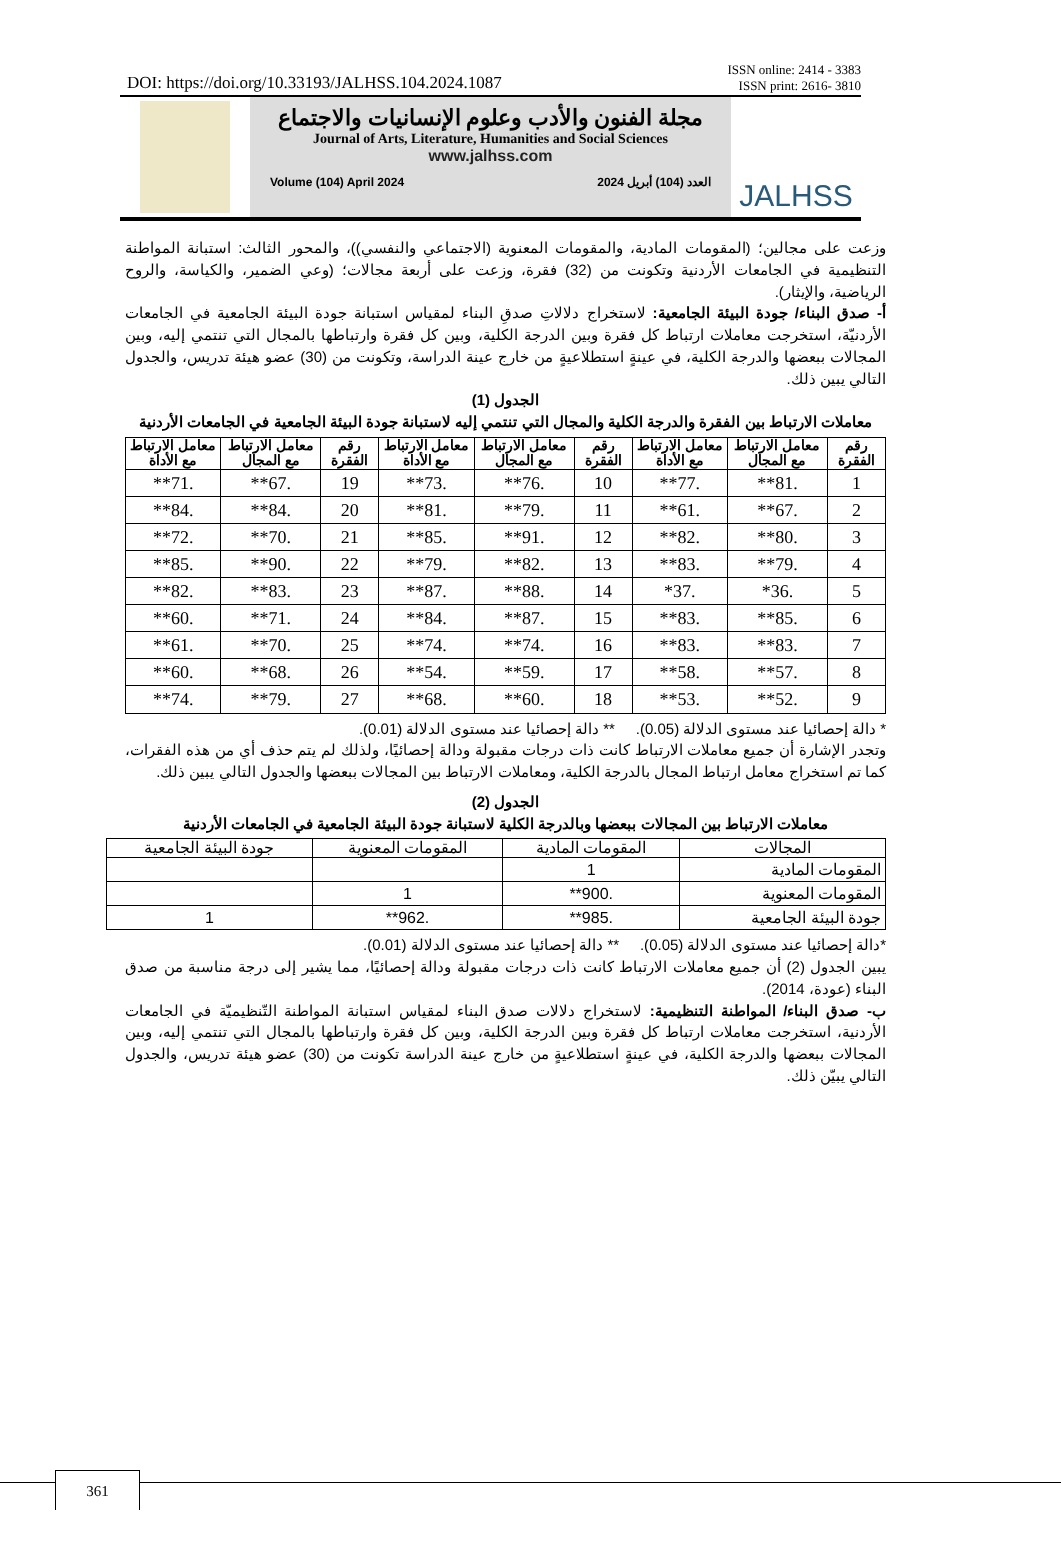DOI: https://doi.org/10.33193/JALHSS.104.2024.1087
ISSN online: 2414 - 3383
ISSN print: 2616- 3810
مجلة الفنون والأدب وعلوم الإنسانيات والاجتماع
Journal of Arts, Literature, Humanities and Social Sciences
www.jalhss.com
Volume (104) April 2024 العدد (104) أبريل 2024
JALHSS
وزعت على مجالين؛ (المقومات المادية، والمقومات المعنوية (الاجتماعي والنفسي))، والمحور الثالث: استبانة المواطنة التنظيمية في الجامعات الأردنية وتكونت من (32) فقرة، وزعت على أربعة مجالات؛ (وعي الضمير، والكياسة، والروح الرياضية، والإيثار).
أ- صدق البناء/ جودة البيئة الجامعية: لاستخراج دلالاتِ صدقِ البناء لمقياس استبانة جودة البيئة الجامعية في الجامعات الأردنيّة، استخرجت معاملات ارتباط كل فقرة وبين الدرجة الكلية، وبين كل فقرة وارتباطها بالمجال التي تنتمي إليه، وبين المجالات ببعضها والدرجة الكلية، في عينةٍ استطلاعيةٍ من خارج عينة الدراسة، وتكونت من (30) عضو هيئة تدريس، والجدول التالي يبين ذلك.
الجدول (1)
معاملات الارتباط بين الفقرة والدرجة الكلية والمجال التي تنتمي إليه لاستبانة جودة البيئة الجامعية في الجامعات الأردنية
| رقم الفقرة | معامل الارتباط مع المجال | معامل الارتباط مع الأداة | رقم الفقرة | معامل الارتباط مع المجال | معامل الارتباط مع الأداة | رقم الفقرة | معامل الارتباط مع المجال | معامل الارتباط مع الأداة |
| --- | --- | --- | --- | --- | --- | --- | --- | --- |
| 1 | .81** | .77** | 10 | .76** | .73** | 19 | .67** | .71** |
| 2 | .67** | .61** | 11 | .79** | .81** | 20 | .84** | .84** |
| 3 | .80** | .82** | 12 | .91** | .85** | 21 | .70** | .72** |
| 4 | .79** | .83** | 13 | .82** | .79** | 22 | .90** | .85** |
| 5 | .36* | .37* | 14 | .88** | .87** | 23 | .83** | .82** |
| 6 | .85** | .83** | 15 | .87** | .84** | 24 | .71** | .60** |
| 7 | .83** | .83** | 16 | .74** | .74** | 25 | .70** | .61** |
| 8 | .57** | .58** | 17 | .59** | .54** | 26 | .68** | .60** |
| 9 | .52** | .53** | 18 | .60** | .68** | 27 | .79** | .74** |
* دالة إحصائيا عند مستوى الدلالة (0.05). ** دالة إحصائيا عند مستوى الدلالة (0.01).
وتجدر الإشارة أن جميع معاملات الارتباط كانت ذات درجات مقبولة ودالة إحصائيًا، ولذلك لم يتم حذف أي من هذه الفقرات، كما تم استخراج معامل ارتباط المجال بالدرجة الكلية، ومعاملات الارتباط بين المجالات ببعضها والجدول التالي يبين ذلك.
الجدول (2)
معاملات الارتباط بين المجالات ببعضها وبالدرجة الكلية لاستبانة جودة البيئة الجامعية في الجامعات الأردنية
| المجالات | المقومات المادية | المقومات المعنوية | جودة البيئة الجامعية |
| --- | --- | --- | --- |
| المقومات المادية | 1 | | |
| المقومات المعنوية | .900** | 1 | |
| جودة البيئة الجامعية | .985** | .962** | 1 |
*دالة إحصائيا عند مستوى الدلالة (0.05). ** دالة إحصائيا عند مستوى الدلالة (0.01).
يبين الجدول (2) أن جميع معاملات الارتباط كانت ذات درجات مقبولة ودالة إحصائيًا، مما يشير إلى درجة مناسبة من صدق البناء (عودة، 2014).
ب- صدق البناء/ المواطنة التنظيمية: لاستخراج دلالات صدق البناء لمقياس استبانة المواطنة التّنظيميّة في الجامعات الأردنية، استخرجت معاملات ارتباط كل فقرة وبين الدرجة الكلية، وبين كل فقرة وارتباطها بالمجال التي تنتمي إليه، وبين المجالات ببعضها والدرجة الكلية، في عينةٍ استطلاعيةٍ من خارج عينة الدراسة تكونت من (30) عضو هيئة تدريس، والجدول التالي يبيّن ذلك.
361